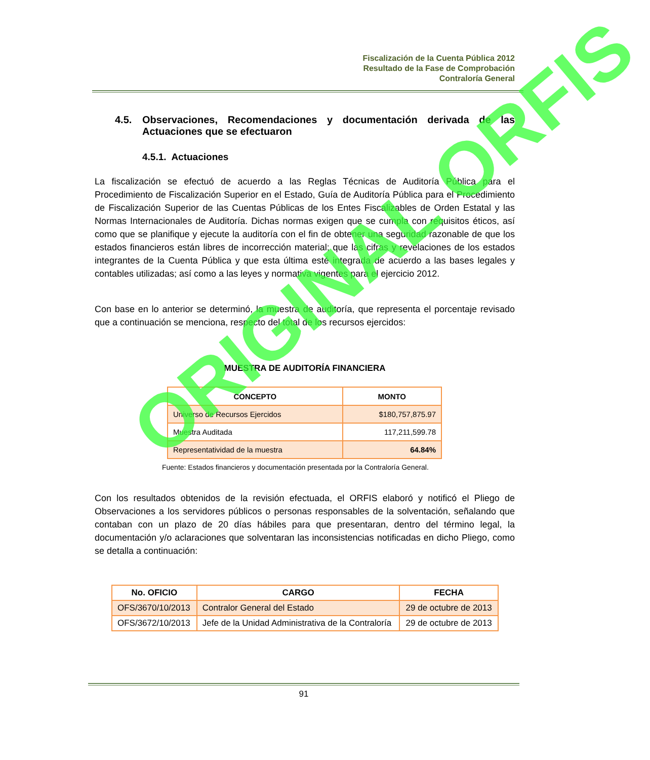Fiscalización de la Cuenta Pública 2012
Resultado de la Fase de Comprobación
Contraloría General
4.5. Observaciones, Recomendaciones y documentación derivada de las Actuaciones que se efectuaron
4.5.1. Actuaciones
La fiscalización se efectuó de acuerdo a las Reglas Técnicas de Auditoría Pública para el Procedimiento de Fiscalización Superior en el Estado, Guía de Auditoría Pública para el Procedimiento de Fiscalización Superior de las Cuentas Públicas de los Entes Fiscalizables de Orden Estatal y las Normas Internacionales de Auditoría. Dichas normas exigen que se cumpla con requisitos éticos, así como que se planifique y ejecute la auditoría con el fin de obtener una seguridad razonable de que los estados financieros están libres de incorrección material; que las cifras y revelaciones de los estados integrantes de la Cuenta Pública y que esta última esté integrada de acuerdo a las bases legales y contables utilizadas; así como a las leyes y normativa vigentes para el ejercicio 2012.
Con base en lo anterior se determinó, la muestra de auditoría, que representa el porcentaje revisado que a continuación se menciona, respecto del total de los recursos ejercidos:
MUESTRA DE AUDITORÍA FINANCIERA
| CONCEPTO | MONTO |
| --- | --- |
| Universo de Recursos Ejercidos | $180,757,875.97 |
| Muestra Auditada | 117,211,599.78 |
| Representatividad de la muestra | 64.84% |
Fuente: Estados financieros y documentación presentada por la Contraloría General.
Con los resultados obtenidos de la revisión efectuada, el ORFIS elaboró y notificó el Pliego de Observaciones a los servidores públicos o personas responsables de la solventación, señalando que contaban con un plazo de 20 días hábiles para que presentaran, dentro del término legal, la documentación y/o aclaraciones que solventaran las inconsistencias notificadas en dicho Pliego, como se detalla a continuación:
| No. OFICIO | CARGO | FECHA |
| --- | --- | --- |
| OFS/3670/10/2013 | Contralor General del Estado | 29 de octubre de 2013 |
| OFS/3672/10/2013 | Jefe de la Unidad Administrativa de la Contraloría | 29 de octubre de 2013 |
ORIGINAL ORFIS
91